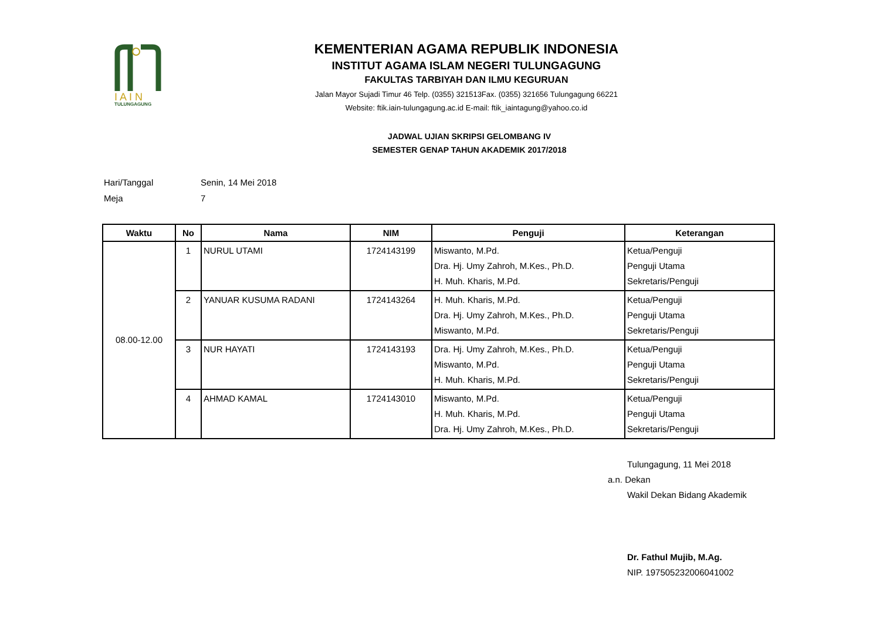I A I N
TULUNGAGUNG
KEMENTERIAN AGAMA REPUBLIK INDONESIA
INSTITUT AGAMA ISLAM NEGERI TULUNGAGUNG
FAKULTAS TARBIYAH DAN ILMU KEGURUAN
Jalan Mayor Sujadi Timur 46 Telp. (0355) 321513Fax. (0355) 321656 Tulungagung 66221
Website: ftik.iain-tulungagung.ac.id E-mail: ftik_iaintagung@yahoo.co.id
JADWAL UJIAN SKRIPSI GELOMBANG IV
SEMESTER GENAP TAHUN AKADEMIK 2017/2018
Hari/Tanggal Senin, 14 Mei 2018
Meja 7
| Waktu | No | Nama | NIM | Penguji | Keterangan |
| --- | --- | --- | --- | --- | --- |
| 08.00-12.00 | 1 | NURUL UTAMI | 1724143199 | Miswanto, M.Pd. Dra. Hj. Umy Zahroh, M.Kes., Ph.D. H. Muh. Kharis, M.Pd. | Ketua/Penguji Penguji Utama Sekretaris/Penguji |
| | 2 | YANUAR KUSUMA RADANI | 1724143264 | H. Muh. Kharis, M.Pd. Dra. Hj. Umy Zahroh, M.Kes., Ph.D. Miswanto, M.Pd. | Ketua/Penguji Penguji Utama Sekretaris/Penguji |
| | 3 | NUR HAYATI | 1724143193 | Dra. Hj. Umy Zahroh, M.Kes., Ph.D. Miswanto, M.Pd. H. Muh. Kharis, M.Pd. | Ketua/Penguji Penguji Utama Sekretaris/Penguji |
| | 4 | AHMAD KAMAL | 1724143010 | Miswanto, M.Pd. H. Muh. Kharis, M.Pd. Dra. Hj. Umy Zahroh, M.Kes., Ph.D. | Ketua/Penguji Penguji Utama Sekretaris/Penguji |
Tulungagung, 11 Mei 2018
a.n. Dekan
Wakil Dekan Bidang Akademik
Dr. Fathul Mujib, M.Ag.
NIP. 197505232006041002